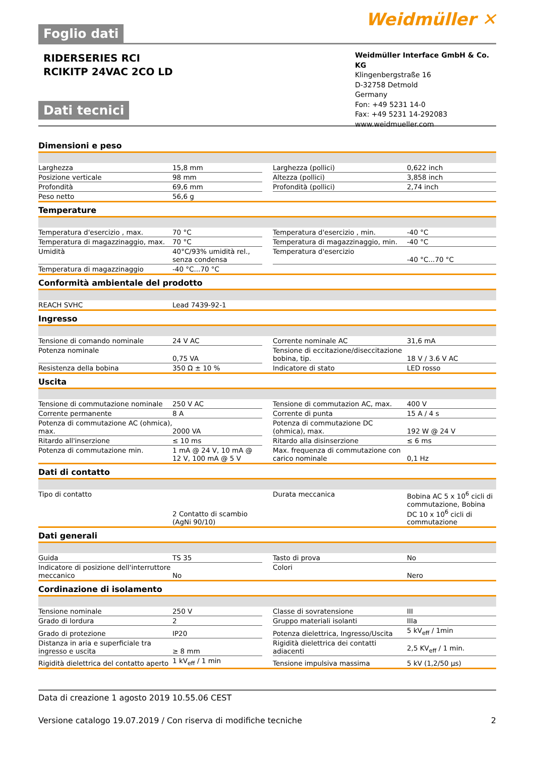Foglio dati
Weidmüller ✕
RIDERSERIES RCI
RCIKITP 24VAC 2CO LD
Dati tecnici
Weidmüller Interface GmbH & Co. KG
Klingenbergstraße 16
D-32758 Detmold
Germany
Fon: +49 5231 14-0
Fax: +49 5231 14-292083
www.weidmueller.com
Dimensioni e peso
| Larghezza | 15,8 mm | | Larghezza (pollici) | 0,622 inch |
| Posizione verticale | 98 mm | | Altezza (pollici) | 3,858 inch |
| Profondità | 69,6 mm | | Profondità (pollici) | 2,74 inch |
| Peso netto | 56,6 g | | | |
Temperature
| Temperatura d'esercizio , max. | 70 °C | | Temperatura d'esercizio , min. | -40 °C |
| Temperatura di magazzinaggio, max. | 70 °C | | Temperatura di magazzinaggio, min. | -40 °C |
| Umidità | 40°C/93% umidità rel., senza condensa | | Temperatura d'esercizio | -40 °C...70 °C |
| Temperatura di magazzinaggio | -40 °C...70 °C | | | |
Conformità ambientale del prodotto
| REACH SVHC | Lead 7439-92-1 |
Ingresso
| Tensione di comando nominale | 24 V AC | | Corrente nominale AC | 31,6 mA |
| Potenza nominale | 0,75 VA | | Tensione di eccitazione/diseccitazione bobina, tip. | 18 V / 3.6 V AC |
| Resistenza della bobina | 350 Ω ± 10 % | | Indicatore di stato | LED rosso |
Uscita
| Tensione di commutazione nominale | 250 V AC | | Tensione di commutazion AC, max. | 400 V |
| Corrente permanente | 8 A | | Corrente di punta | 15 A / 4 s |
| Potenza di commutazione AC (ohmica), max. | 2000 VA | | Potenza di commutazione DC (ohmica), max. | 192 W @ 24 V |
| Ritardo all'inserzione | ≤ 10 ms | | Ritardo alla disinserzione | ≤ 6 ms |
| Potenza di commutazione min. | 1 mA @ 24 V, 10 mA @ 12 V, 100 mA @ 5 V | | Max. frequenza di commutazione con carico nominale | 0,1 Hz |
Dati di contatto
| Tipo di contatto | 2 Contatto di scambio (AgNi 90/10) | | Durata meccanica | Bobina AC 5 x 10<sup>6</sup> cicli di commutazione, Bobina DC 10 x 10<sup>6</sup> cicli di commutazione |
Dati generali
| Guida | TS 35 | | Tasto di prova | No |
| Indicatore di posizione dell'interruttore meccanico | No | | Colori | Nero |
Cordinazione di isolamento
| Tensione nominale | 250 V | | Classe di sovratensione | III |
| Grado di lordura | 2 | | Gruppo materiali isolanti | IIIa |
| Grado di protezione | IP20 | | Potenza dielettrica, Ingresso/Uscita | 5 kV<sub>eff</sub> / 1min |
| Distanza in aria e superficiale tra ingresso e uscita | ≥ 8 mm | | Rigidità dielettrica dei contatti adiacenti | 2,5 KV<sub>eff</sub> / 1 min. |
| Rigidità dielettrica del contatto aperto | 1 kV<sub>eff</sub> / 1 min | | Tensione impulsiva massima | 5 kV (1,2/50 µs) |
Data di creazione 1 agosto 2019 10.55.06 CEST
Versione catalogo 19.07.2019 / Con riserva di modifiche tecniche 2